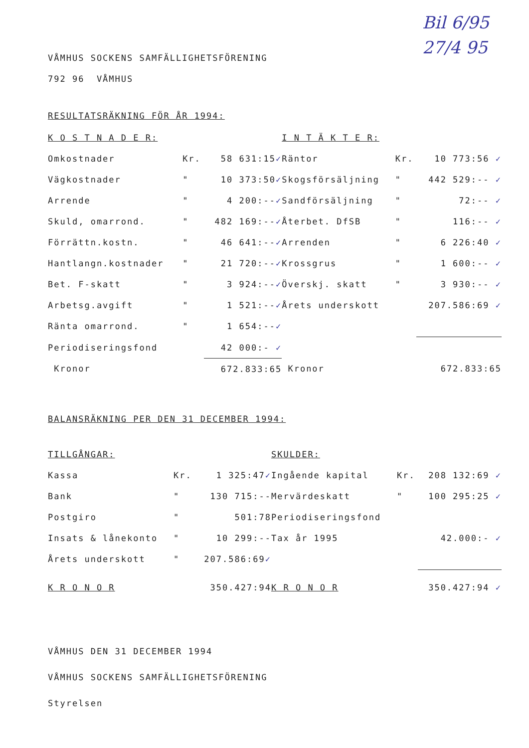Bil 6/95
27/4 95
VÅMHUS SOCKENS SAMFÄLLIGHETSFÖRENING
792 96 VÅMHUS
RESULTATSRÄKNING FÖR ÅR 1994:
| K O S T N A D E R: | | | I N T Ä K T E R: | | |
| Omkostnader | Kr. | 58 631:15 ✓ | Räntor | Kr. | 10 773:56 ✓ |
| Vägkostnader | " | 10 373:50 ✓ | Skogsförsäljning | " | 442 529:-- ✓ |
| Arrende | " | 4 200:-- ✓ | Sandförsäljning | " | 72:-- ✓ |
| Skuld, omarrond. | " | 482 169:-- ✓ | Återbet. DfSB | " | 116:-- ✓ |
| Förrättn.kostn. | " | 46 641:-- ✓ | Arrenden | " | 6 226:40 ✓ |
| Hantlangn.kostnader | " | 21 720:-- ✓ | Krossgrus | " | 1 600:-- ✓ |
| Bet. F-skatt | " | 3 924:-- ✓ | Överskj. skatt | " | 3 930:-- ✓ |
| Arbetsg.avgift | " | 1 521:-- ✓ | Årets underskott | | 207.586:69 ✓ |
| Ränta omarrond. | " | 1 654:-- ✓ | | | |
| Periodiseringsfond | | 42 000:- ✓ | | | |
| Kronor | | 672.833:65 | Kronor | | 672.833:65 |
BALANSRÄKNING PER DEN 31 DECEMBER 1994:
| TILLGÅNGAR: | | | SKULDER: | | |
| Kassa | Kr. | 1 325:47 ✓ | Ingående kapital | Kr. | 208 132:69 ✓ |
| Bank | " | 130 715:-- | Mervärdeskatt | " | 100 295:25 ✓ |
| Postgiro | " | 501:78 | Periodiseringsfond | | |
| Insats & lånekonto | " | 10 299:-- | Tax år 1995 | | 42.000:- ✓ |
| Årets underskott | " | 207.586:69 ✓ | | | |
| K R O N O R | | 350.427:94 | K R O N O R | | 350.427:94 ✓ |
VÅMHUS DEN 31 DECEMBER 1994
VÅMHUS SOCKENS SAMFÄLLIGHETSFÖRENING
Styrelsen